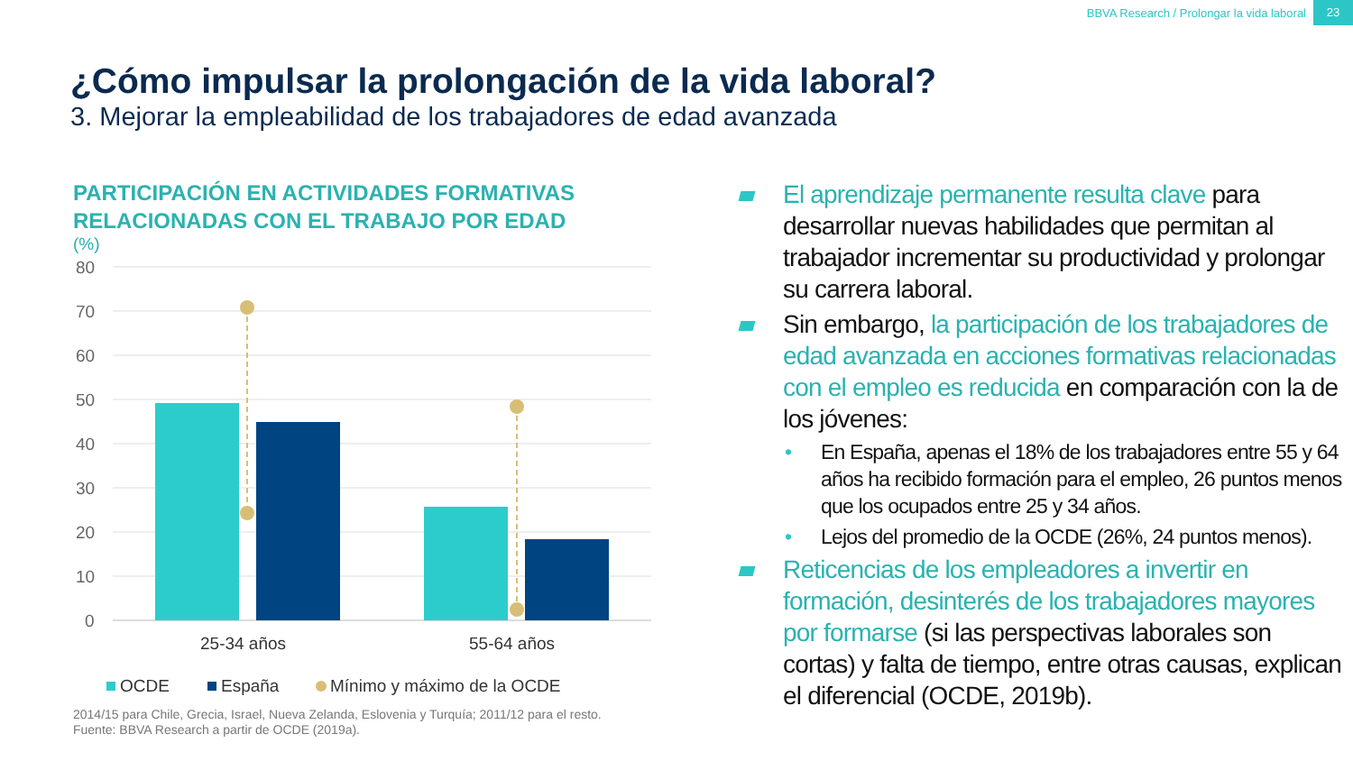BBVA Research / Prolongar la vida laboral 23
¿Cómo impulsar la prolongación de la vida laboral?
3. Mejorar la empleabilidad de los trabajadores de edad avanzada
PARTICIPACIÓN EN ACTIVIDADES FORMATIVAS RELACIONADAS CON EL TRABAJO POR EDAD
(%)
80
70
60
50
40
30
20
10
0
25-34 años
55-64 años
OCDE
España
Mínimo y máximo de la OCDE
2014/15 para Chile, Grecia, Israel, Nueva Zelanda, Eslovenia y Turquía; 2011/12 para el resto.
Fuente: BBVA Research a partir de OCDE (2019a).
El aprendizaje permanente resulta clave para desarrollar nuevas habilidades que permitan al trabajador incrementar su productividad y prolongar su carrera laboral.
Sin embargo, la participación de los trabajadores de edad avanzada en acciones formativas relacionadas con el empleo es reducida en comparación con la de los jóvenes:
• En España, apenas el 18% de los trabajadores entre 55 y 64 años ha recibido formación para el empleo, 26 puntos menos que los ocupados entre 25 y 34 años.
• Lejos del promedio de la OCDE (26%, 24 puntos menos).
Reticencias de los empleadores a invertir en formación, desinterés de los trabajadores mayores por formarse (si las perspectivas laborales son cortas) y falta de tiempo, entre otras causas, explican el diferencial (OCDE, 2019b).